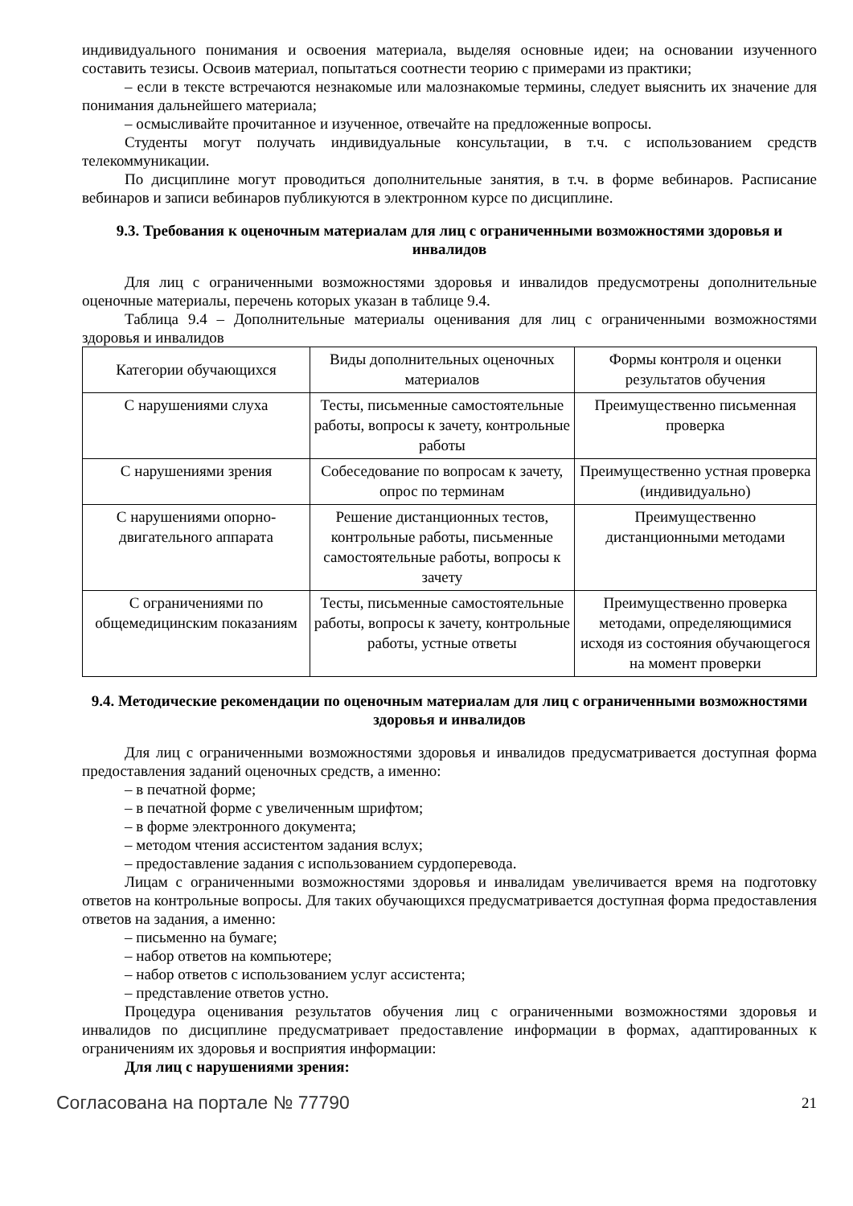индивидуального понимания и освоения материала, выделяя основные идеи; на основании изученного составить тезисы. Освоив материал, попытаться соотнести теорию с примерами из практики;
– если в тексте встречаются незнакомые или малознакомые термины, следует выяснить их значение для понимания дальнейшего материала;
– осмысливайте прочитанное и изученное, отвечайте на предложенные вопросы.
Студенты могут получать индивидуальные консультации, в т.ч. с использованием средств телекоммуникации.
По дисциплине могут проводиться дополнительные занятия, в т.ч. в форме вебинаров. Расписание вебинаров и записи вебинаров публикуются в электронном курсе по дисциплине.
9.3. Требования к оценочным материалам для лиц с ограниченными возможностями здоровья и инвалидов
Для лиц с ограниченными возможностями здоровья и инвалидов предусмотрены дополнительные оценочные материалы, перечень которых указан в таблице 9.4.
Таблица 9.4 – Дополнительные материалы оценивания для лиц с ограниченными возможностями здоровья и инвалидов
| Категории обучающихся | Виды дополнительных оценочных материалов | Формы контроля и оценки результатов обучения |
| С нарушениями слуха | Тесты, письменные самостоятельные работы, вопросы к зачету, контрольные работы | Преимущественно письменная проверка |
| С нарушениями зрения | Собеседование по вопросам к зачету, опрос по терминам | Преимущественно устная проверка (индивидуально) |
| С нарушениями опорно-двигательного аппарата | Решение дистанционных тестов, контрольные работы, письменные самостоятельные работы, вопросы к зачету | Преимущественно дистанционными методами |
| С ограничениями по общемедицинским показаниям | Тесты, письменные самостоятельные работы, вопросы к зачету, контрольные работы, устные ответы | Преимущественно проверка методами, определяющимися исходя из состояния обучающегося на момент проверки |
9.4. Методические рекомендации по оценочным материалам для лиц с ограниченными возможностями здоровья и инвалидов
Для лиц с ограниченными возможностями здоровья и инвалидов предусматривается доступная форма предоставления заданий оценочных средств, а именно:
– в печатной форме;
– в печатной форме с увеличенным шрифтом;
– в форме электронного документа;
– методом чтения ассистентом задания вслух;
– предоставление задания с использованием сурдоперевода.
Лицам с ограниченными возможностями здоровья и инвалидам увеличивается время на подготовку ответов на контрольные вопросы. Для таких обучающихся предусматривается доступная форма предоставления ответов на задания, а именно:
– письменно на бумаге;
– набор ответов на компьютере;
– набор ответов с использованием услуг ассистента;
– представление ответов устно.
Процедура оценивания результатов обучения лиц с ограниченными возможностями здоровья и инвалидов по дисциплине предусматривает предоставление информации в формах, адаптированных к ограничениям их здоровья и восприятия информации:
Для лиц с нарушениями зрения:
Согласована на портале № 77790 21